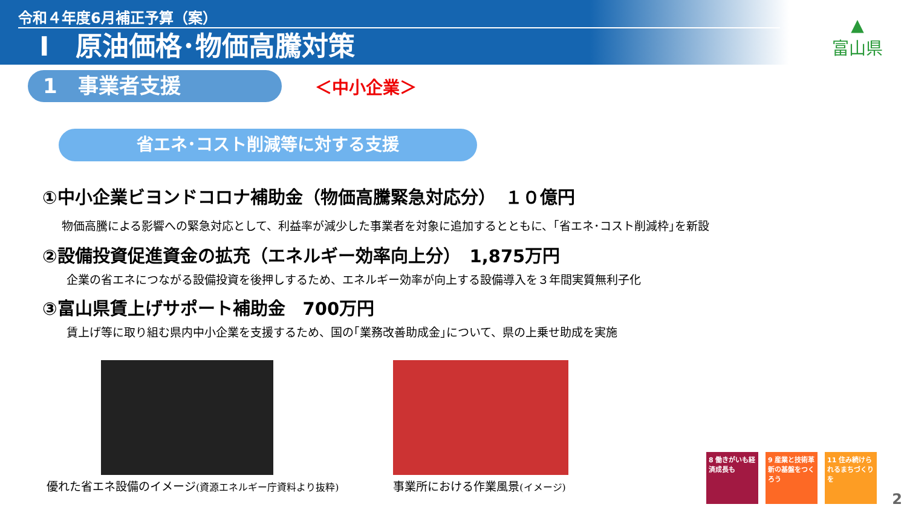令和４年度6月補正予算（案）
Ⅰ　原油価格･物価高騰対策
▲
富山県
1　事業者支援
＜中小企業＞
省エネ･コスト削減等に対する支援
①中小企業ビヨンドコロナ補助金（物価高騰緊急対応分）　１０億円
物価高騰による影響への緊急対応として、利益率が減少した事業者を対象に追加するとともに、｢省エネ･コスト削減枠｣を新設
②設備投資促進資金の拡充（エネルギー効率向上分）　1,875万円
企業の省エネにつながる設備投資を後押しするため、エネルギー効率が向上する設備導入を３年間実質無利子化
③富山県賃上げサポート補助金　700万円
賃上げ等に取り組む県内中小企業を支援するため、国の｢業務改善助成金｣について、県の上乗せ助成を実施
優れた省エネ設備のイメージ(資源エネルギー庁資料より抜粋)
事業所における作業風景(イメージ)
8 働きがいも経済成長も
9 産業と技術革新の基盤をつくろう
11 住み続けられるまちづくりを
2